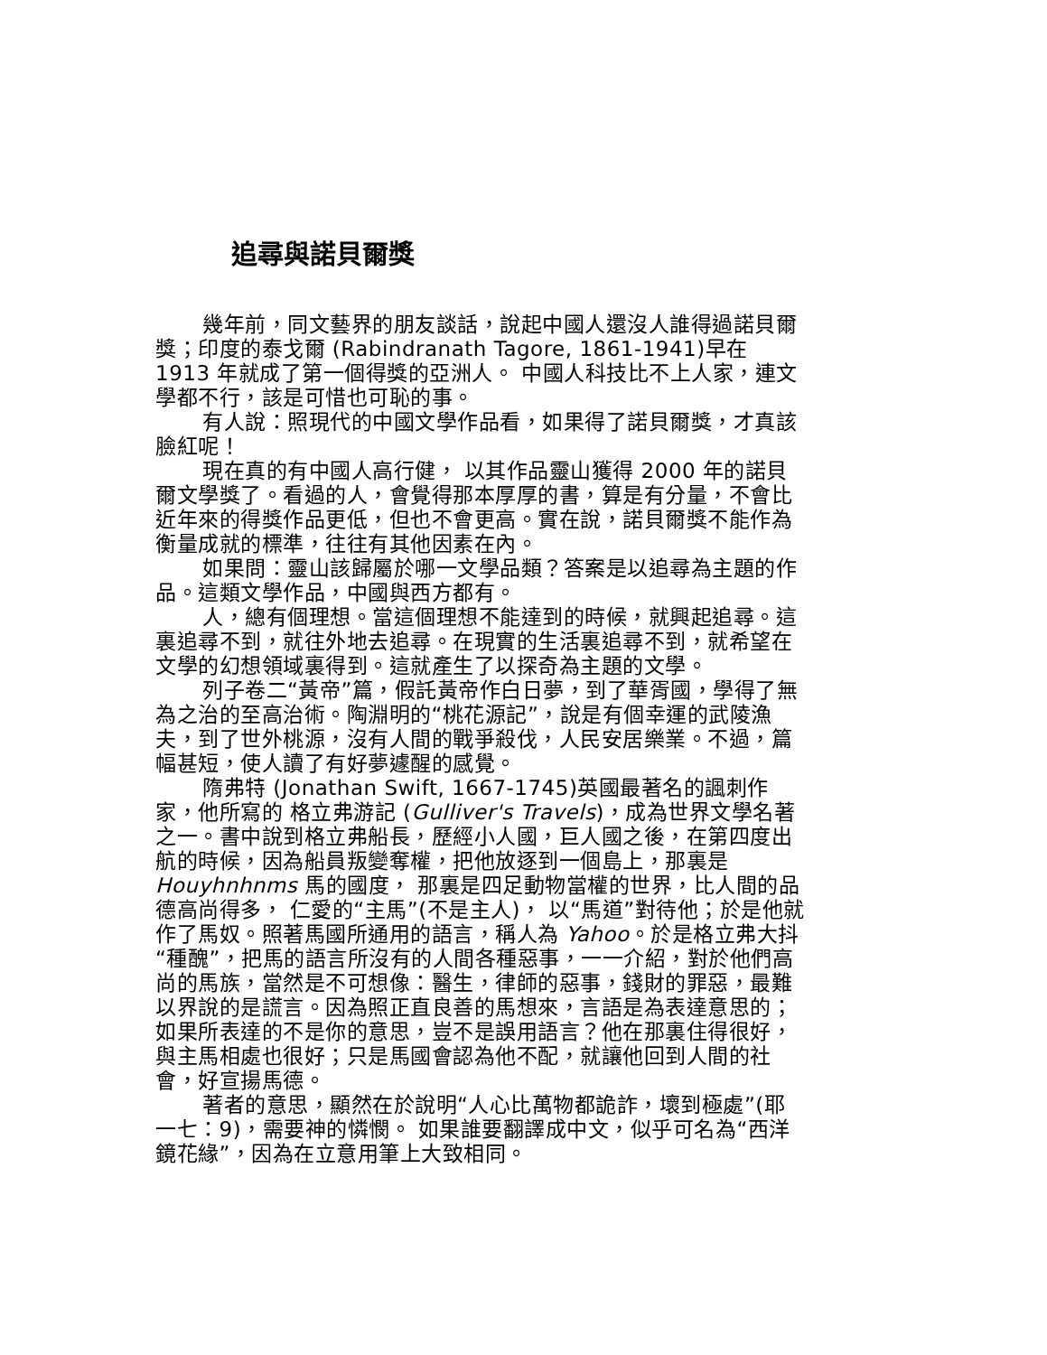追尋與諾貝爾獎
幾年前，同文藝界的朋友談話，說起中國人還沒人誰得過諾貝爾獎；印度的泰戈爾 (Rabindranath Tagore, 1861-1941)早在 1913 年就成了第一個得獎的亞洲人。 中國人科技比不上人家，連文學都不行，該是可惜也可恥的事。
有人說：照現代的中國文學作品看，如果得了諾貝爾獎，才真該臉紅呢！
現在真的有中國人高行健， 以其作品靈山獲得 2000 年的諾貝爾文學獎了。看過的人，會覺得那本厚厚的書，算是有分量，不會比近年來的得獎作品更低，但也不會更高。實在說，諾貝爾獎不能作為衡量成就的標準，往往有其他因素在內。
如果問：靈山該歸屬於哪一文學品類？答案是以追尋為主題的作品。這類文學作品，中國與西方都有。
人，總有個理想。當這個理想不能達到的時候，就興起追尋。這裏追尋不到，就往外地去追尋。在現實的生活裏追尋不到，就希望在文學的幻想領域裏得到。這就產生了以探奇為主題的文學。
列子卷二“黃帝”篇，假託黃帝作白日夢，到了華胥國，學得了無為之治的至高治術。陶淵明的“桃花源記”，說是有個幸運的武陵漁夫，到了世外桃源，沒有人間的戰爭殺伐，人民安居樂業。不過，篇幅甚短，使人讀了有好夢遽醒的感覺。
隋弗特 (Jonathan Swift, 1667-1745)英國最著名的諷刺作家，他所寫的 格立弗游記 (Gulliver's Travels)，成為世界文學名著之一。書中說到格立弗船長，歷經小人國，巨人國之後，在第四度出航的時候，因為船員叛變奪權，把他放逐到一個島上，那裏是 Houyhnhnms 馬的國度， 那裏是四足動物當權的世界，比人間的品德高尚得多， 仁愛的“主馬”(不是主人)， 以“馬道”對待他；於是他就作了馬奴。照著馬國所通用的語言，稱人為 Yahoo。於是格立弗大抖“種醜”，把馬的語言所沒有的人間各種惡事，一一介紹，對於他們高尚的馬族，當然是不可想像：醫生，律師的惡事，錢財的罪惡，最難以界說的是謊言。因為照正直良善的馬想來，言語是為表達意思的；如果所表達的不是你的意思，豈不是誤用語言？他在那裏住得很好，與主馬相處也很好；只是馬國會認為他不配，就讓他回到人間的社會，好宣揚馬德。
著者的意思，顯然在於說明“人心比萬物都詭詐，壞到極處”(耶一七：9)，需要神的憐憫。 如果誰要翻譯成中文，似乎可名為“西洋鏡花緣”，因為在立意用筆上大致相同。